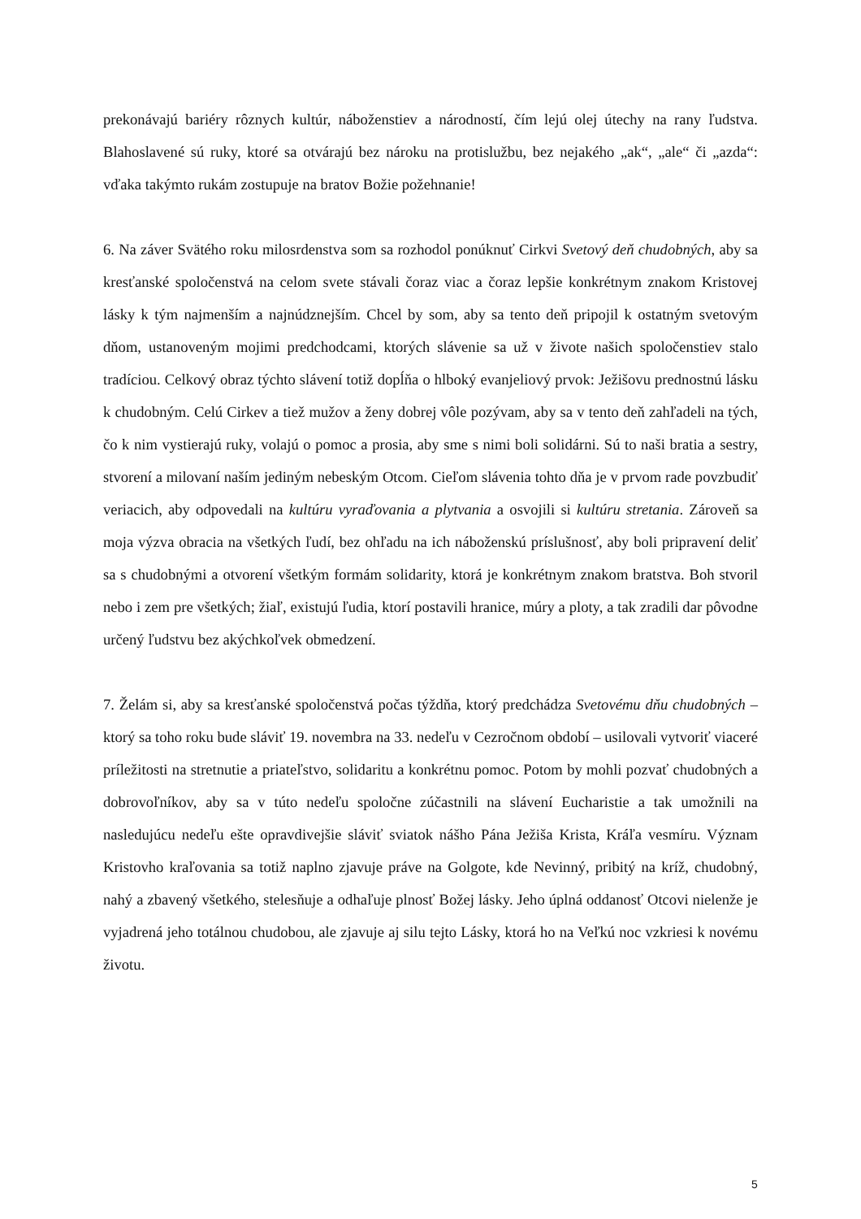prekonávajú bariéry rôznych kultúr, náboženstiev a národností, čím lejú olej útechy na rany ľudstva. Blahoslavené sú ruky, ktoré sa otvárajú bez nároku na protislužbu, bez nejakého „ak“, „ale“ či „azda“: vďaka takýmto rukám zostupuje na bratov Božie požehnanie!
6. Na záver Svätého roku milosrdenstva som sa rozhodol ponúknuť Cirkvi Svetový deň chudobných, aby sa kresťanské spoločenstvá na celom svete stávali čoraz viac a čoraz lepšie konkrétnym znakom Kristovej lásky k tým najmenším a najnúdznejším. Chcel by som, aby sa tento deň pripojil k ostatným svetovým dňom, ustanoveným mojimi predchodcami, ktorých slávenie sa už v živote našich spoločenstiev stalo tradíciou. Celkový obraz týchto slávení totiž dopĺňa o hlboký evanjeliový prvok: Ježišovu prednostnú lásku k chudobným. Celú Cirkev a tiež mužov a ženy dobrej vôle pozývam, aby sa v tento deň zahľadeli na tých, čo k nim vystierajú ruky, volajú o pomoc a prosia, aby sme s nimi boli solidárni. Sú to naši bratia a sestry, stvorení a milovaní naším jediným nebeským Otcom. Cieľom slávenia tohto dňa je v prvom rade povzbudiť veriacich, aby odpovedali na kultúru vyraďovania a plytvania a osvojili si kultúru stretania. Zároveň sa moja výzva obracia na všetkých ľudí, bez ohľadu na ich náboženskú príslušnosť, aby boli pripravení deliť sa s chudobnými a otvorení všetkým formám solidarity, ktorá je konkrétnym znakom bratstva. Boh stvoril nebo i zem pre všetkých; žiaľ, existujú ľudia, ktorí postavili hranice, múry a ploty, a tak zradili dar pôvodne určený ľudstvu bez akýchkoľvek obmedzení.
7. Želám si, aby sa kresťanské spoločenstvá počas týždňa, ktorý predchádza Svetovému dňu chudobných – ktorý sa toho roku bude sláviť 19. novembra na 33. nedeľu v Cezročnom období – usilovali vytvoriť viaceré príležitosti na stretnutie a priateľstvo, solidaritu a konkrétnu pomoc. Potom by mohli pozvať chudobných a dobrovoľníkov, aby sa v túto nedeľu spoločne zúčastnili na slávení Eucharistie a tak umožnili na nasledujúcu nedeľu ešte opravdivejšie sláviť sviatok nášho Pána Ježiša Krista, Kráľa vesmíru. Význam Kristovho kraľovania sa totiž naplno zjavuje práve na Golgote, kde Nevinný, pribitý na kríž, chudobný, nahý a zbavený všetkého, stelesňuje a odhaľuje plnosť Božej lásky. Jeho úplná oddanosť Otcovi nielenže je vyjadrená jeho totálnou chudobou, ale zjavuje aj silu tejto Lásky, ktorá ho na Veľkú noc vzkriesi k novému životu.
5